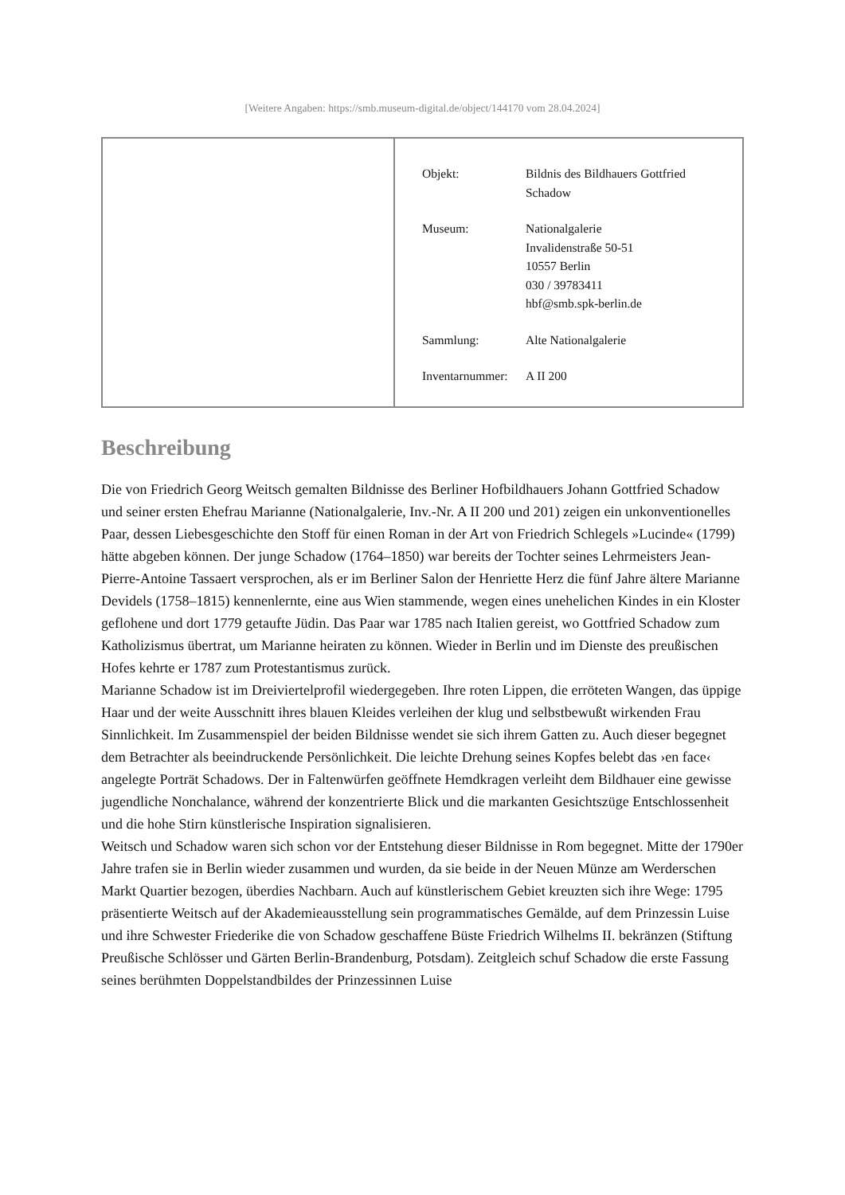[Weitere Angaben: https://smb.museum-digital.de/object/144170 vom 28.04.2024]
| Objekt: | Bildnis des Bildhauers Gottfried Schadow |
| Museum: | Nationalgalerie Invalidenstraße 50-51 10557 Berlin 030 / 39783411 hbf@smb.spk-berlin.de |
| Sammlung: | Alte Nationalgalerie |
| Inventarnummer: | A II 200 |
Beschreibung
Die von Friedrich Georg Weitsch gemalten Bildnisse des Berliner Hofbildhauers Johann Gottfried Schadow und seiner ersten Ehefrau Marianne (Nationalgalerie, Inv.-Nr. A II 200 und 201) zeigen ein unkonventionelles Paar, dessen Liebesgeschichte den Stoff für einen Roman in der Art von Friedrich Schlegels »Lucinde« (1799) hätte abgeben können. Der junge Schadow (1764–1850) war bereits der Tochter seines Lehrmeisters Jean-Pierre-Antoine Tassaert versprochen, als er im Berliner Salon der Henriette Herz die fünf Jahre ältere Marianne Devidels (1758–1815) kennenlernte, eine aus Wien stammende, wegen eines unehelichen Kindes in ein Kloster geflohene und dort 1779 getaufte Jüdin. Das Paar war 1785 nach Italien gereist, wo Gottfried Schadow zum Katholizismus übertrat, um Marianne heiraten zu können. Wieder in Berlin und im Dienste des preußischen Hofes kehrte er 1787 zum Protestantismus zurück.
Marianne Schadow ist im Dreiviertelprofil wiedergegeben. Ihre roten Lippen, die erröteten Wangen, das üppige Haar und der weite Ausschnitt ihres blauen Kleides verleihen der klug und selbstbewußt wirkenden Frau Sinnlichkeit. Im Zusammenspiel der beiden Bildnisse wendet sie sich ihrem Gatten zu. Auch dieser begegnet dem Betrachter als beeindruckende Persönlichkeit. Die leichte Drehung seines Kopfes belebt das ›en face‹ angelegte Porträt Schadows. Der in Faltenwürfen geöffnete Hemdkragen verleiht dem Bildhauer eine gewisse jugendliche Nonchalance, während der konzentrierte Blick und die markanten Gesichtszüge Entschlossenheit und die hohe Stirn künstlerische Inspiration signalisieren.
Weitsch und Schadow waren sich schon vor der Entstehung dieser Bildnisse in Rom begegnet. Mitte der 1790er Jahre trafen sie in Berlin wieder zusammen und wurden, da sie beide in der Neuen Münze am Werderschen Markt Quartier bezogen, überdies Nachbarn. Auch auf künstlerischem Gebiet kreuzten sich ihre Wege: 1795 präsentierte Weitsch auf der Akademieausstellung sein programmatisches Gemälde, auf dem Prinzessin Luise und ihre Schwester Friederike die von Schadow geschaffene Büste Friedrich Wilhelms II. bekränzen (Stiftung Preußische Schlösser und Gärten Berlin-Brandenburg, Potsdam). Zeitgleich schuf Schadow die erste Fassung seines berühmten Doppelstandbildes der Prinzessinnen Luise